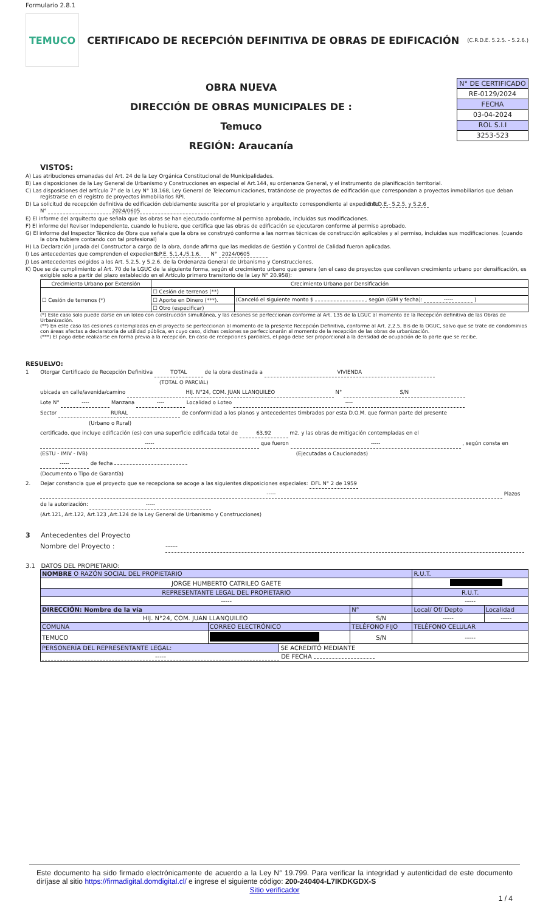Formulario 2.8.1
TEMUCO
CERTIFICADO DE RECEPCIÓN DEFINITIVA DE OBRAS DE EDIFICACIÓN
(C.R.D.E. 5.2.5. - 5.2.6.)
OBRA NUEVA
DIRECCIÓN DE OBRAS MUNICIPALES DE :
Temuco
REGIÓN: Araucanía
| N° DE CERTIFICADO |
| RE-0129/2024 |
| FECHA |
| 03-04-2024 |
| ROL S.I.I |
| 3253-523 |
VISTOS:
A) Las atribuciones emanadas del Art. 24 de la Ley Orgánica Constitucional de Municipalidades.
B) Las disposiciones de la Ley General de Urbanismo y Construcciones en especial el Art.144, su ordenanza General, y el instrumento de planificación territorial.
C) Las disposiciones del artículo 7° de la Ley N° 18.168, Ley General de Telecomunicaciones, tratándose de proyectos de edificación que correspondan a proyectos inmobiliarios que deban registrarse en el registro de proyectos inmobiliarios RPI.
D) La solicitud de recepción definitiva de edificación debidamente suscrita por el propietario y arquitecto correspondiente al expediente S.R.D.E.- 5.2.5. y 5.2.6
N° 2024/0605
E) El informe del arquitecto que señala que las obras se han ejecutado conforme al permiso aprobado, incluidas sus modificaciones.
F) El informe del Revisor Independiente, cuando lo hubiere, que certifica que las obras de edificación se ejecutaron conforme al permiso aprobado.
G) El informe del Inspector Técnico de Obra que señala que la obra se construyó conforme a las normas técnicas de construcción aplicables y al permiso, incluidas sus modificaciones. (cuando la obra hubiere contando con tal profesional)
H) La Declaración Jurada del Constructor a cargo de la obra, donde afirma que las medidas de Gestión y Control de Calidad fueron aplicadas.
I) Los antecedentes que comprenden el expediente S.P.E. 5.1.4./5.1.6. N° 2024/0605
J) Los antecedentes exigidos a los Art. 5.2.5. y 5.2.6. de la Ordenanza General de Urbanismo y Construcciones.
K) Que se da cumplimiento al Art. 70 de la LGUC de la siguiente forma, según el crecimiento urbano que genera (en el caso de proyectos que conlleven crecimiento urbano por densificación, es exigible solo a partir del plazo establecido en el Artículo primero transitorio de la Ley N° 20.958):
| Crecimiento Urbano por Extensión | Crecimiento Urbano por Densificación | |
| ☐ Cesión de terrenos (*) | ☐ Cesión de terrenos (**) | |
| | ☐ Aporte en Dinero (***). | (Canceló el siguiente monto $ , según (GIM y fecha): ----- ) |
| | ☐ Otro (especificar) | |
(*) Este caso solo puede darse en un loteo con construcción simultánea, y las cesones se perfeccionan conforme al Art. 135 de la LGUC al momento de la Recepción definitiva de las Obras de Urbanización.
(**) En este caso las cesiones contempladas en el proyecto se perfeccionan al momento de la presente Recepción Definitiva, conforme al Art. 2.2.5. Bis de la OGUC, salvo que se trate de condominios con áreas afectas a declaratoria de utilidad pública, en cuyo caso, dichas cesiones se perfeccionarán al momento de la recepción de las obras de urbanización.
(***) El pago debe realizarse en forma previa a la recepción. En caso de recepciones parciales, el pago debe ser proporcional a la densidad de ocupación de la parte que se recibe.
RESUELVO:
1 Otorgar Certificado de Recepción Definitiva TOTAL de la obra destinada a VIVIENDA
(TOTAL O PARCIAL)
ubicada en calle/avenida/camino HIJ. N°24, COM. JUAN LLANQUILEO N° S/N
Lote N° ---- Manzana ---- Localidad o Loteo ----
Sector RURAL de conformidad a los planos y antecedentes timbrados por esta D.O.M. que forman parte del presente
(Urbano o Rural)
certificado, que incluye edificación (es) con una superficie edificada total de 63,92 m2, y las obras de mitigación contempladas en el
----- que fueron ----- , según consta en
(ESTU - IMIV - IVB) (Ejecutadas o Caucionadas)
----- de fecha
(Documento o Tipo de Garantía)
2. Dejar constancia que el proyecto que se recepciona se acoge a las siguientes disposiciones especiales: DFL N° 2 de 1959
----- Plazos
de la autorización: -----
(Art.121, Art.122, Art.123 ,Art.124 de la Ley General de Urbanismo y Construcciones)
3 Antecedentes del Proyecto
Nombre del Proyecto : -----
3.1 DATOS DEL PROPIETARIO:
| NOMBRE O RAZÓN SOCIAL DEL PROPIETARIO | | | | | R.U.T. | |
| JORGE HUMBERTO CATRILEO GAETE | | | | | | |
| REPRESENTANTE LEGAL DEL PROPIETARIO | | | | | R.U.T. | |
| ----- | | | | | ----- | |
| DIRECCIÓN: Nombre de la vía | | | | N° | Local/ Of/ Depto | Localidad |
| HIJ. N°24, COM. JUAN LLANQUILEO | | | | S/N | ----- | ----- |
| COMUNA | CORREO ELECTRÓNICO | | TELÉFONO FIJO | | TELÉFONO CELULAR | |
| TEMUCO | | | S/N | | ----- | |
| PERSONERÍA DEL REPRESENTANTE LEGAL: | | SE ACREDITÓ MEDIANTE | | | | |
| ----- DE FECHA | | | | | | |
Este documento ha sido firmado electrónicamente de acuerdo a la Ley N° 19.799. Para verificar la integridad y autenticidad de este documento diríjase al sitio https://firmadigital.domdigital.cl/ e ingrese el siguiente código: 200-240404-L7IKDKGDX-S
Sitio verificador
1 / 4